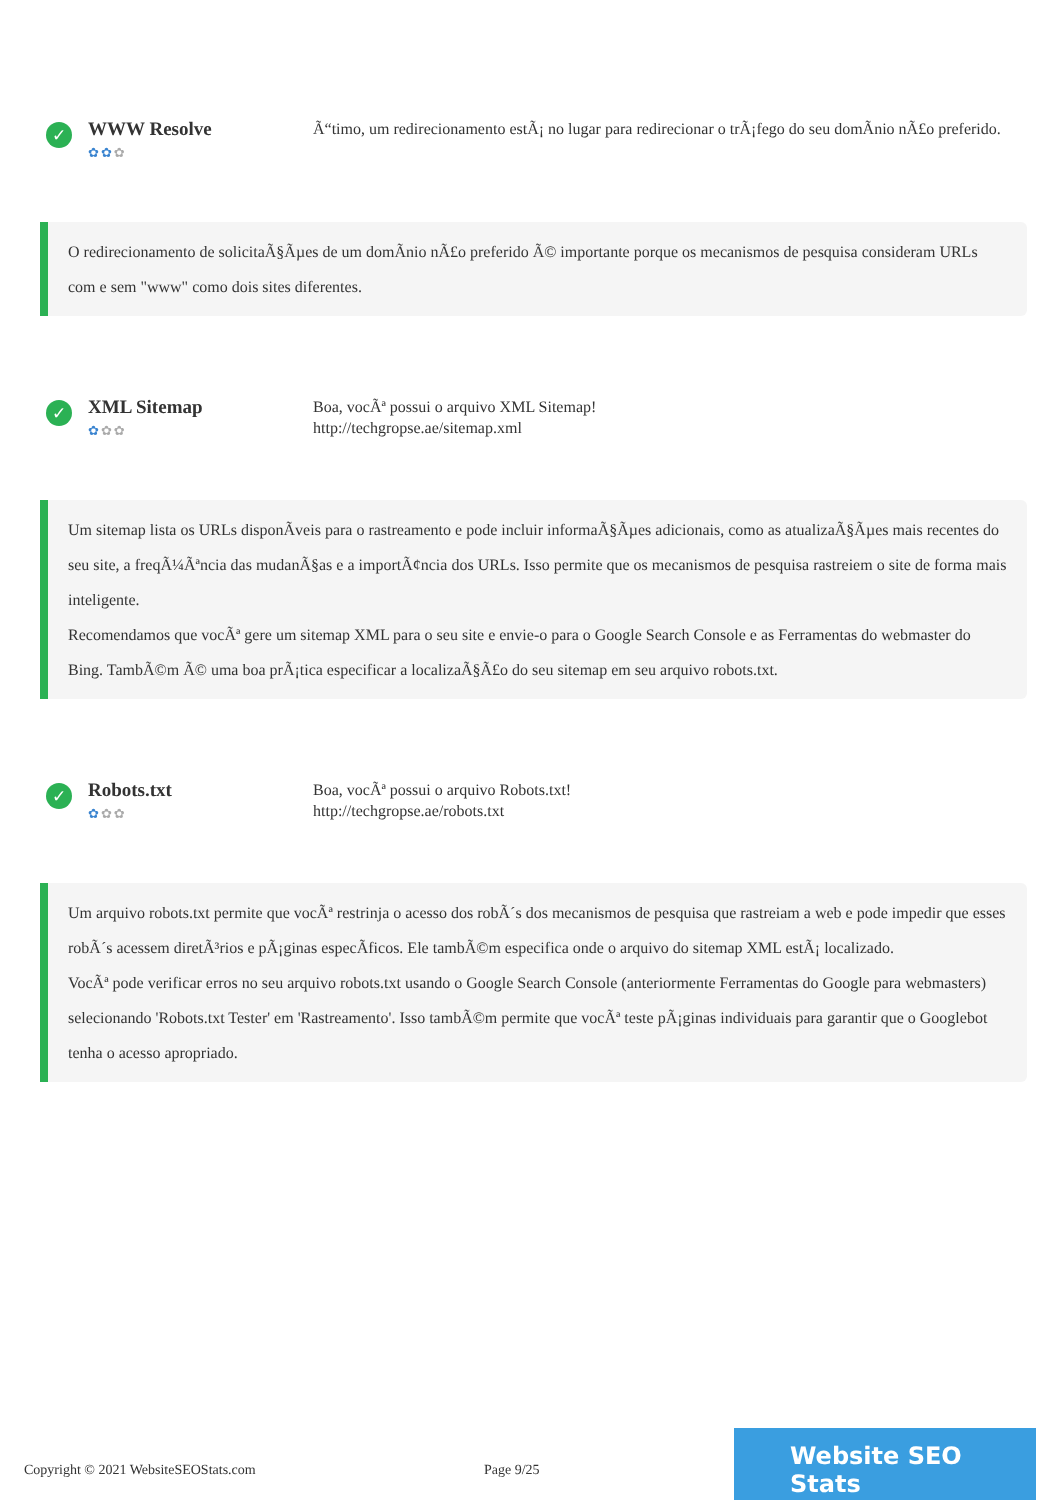✓
WWW Resolve
✿✿✿
Ã“timo, um redirecionamento estÃ¡ no lugar para redirecionar o trÃ¡fego do seu domÃnio nÃ£o preferido.
O redirecionamento de solicitaÃ§Ãµes de um domÃnio nÃ£o preferido Ã© importante porque os mecanismos de pesquisa consideram URLs com e sem "www" como dois sites diferentes.
✓
XML Sitemap
✿✿✿
Boa, vocÃª possui o arquivo XML Sitemap!
http://techgropse.ae/sitemap.xml
Um sitemap lista os URLs disponÃveis para o rastreamento e pode incluir informaÃ§Ãµes adicionais, como as atualizaÃ§Ãµes mais recentes do seu site, a freqÃ¼Ãªncia das mudanÃ§as e a importÃ¢ncia dos URLs. Isso permite que os mecanismos de pesquisa rastreiem o site de forma mais inteligente.
Recomendamos que vocÃª gere um sitemap XML para o seu site e envie-o para o Google Search Console e as Ferramentas do webmaster do Bing. TambÃ©m Ã© uma boa prÃ¡tica especificar a localizaÃ§Ã£o do seu sitemap em seu arquivo robots.txt.
✓
Robots.txt
✿✿✿
Boa, vocÃª possui o arquivo Robots.txt!
http://techgropse.ae/robots.txt
Um arquivo robots.txt permite que vocÃª restrinja o acesso dos robÃ´s dos mecanismos de pesquisa que rastreiam a web e pode impedir que esses robÃ´s acessem diretÃ³rios e pÃ¡ginas especÃficos. Ele tambÃ©m especifica onde o arquivo do sitemap XML estÃ¡ localizado.
VocÃª pode verificar erros no seu arquivo robots.txt usando o Google Search Console (anteriormente Ferramentas do Google para webmasters) selecionando 'Robots.txt Tester' em 'Rastreamento'. Isso tambÃ©m permite que vocÃª teste pÃ¡ginas individuais para garantir que o Googlebot tenha o acesso apropriado.
Copyright © 2021 WebsiteSEOStats.com Page 9/25
Website SEO Stats